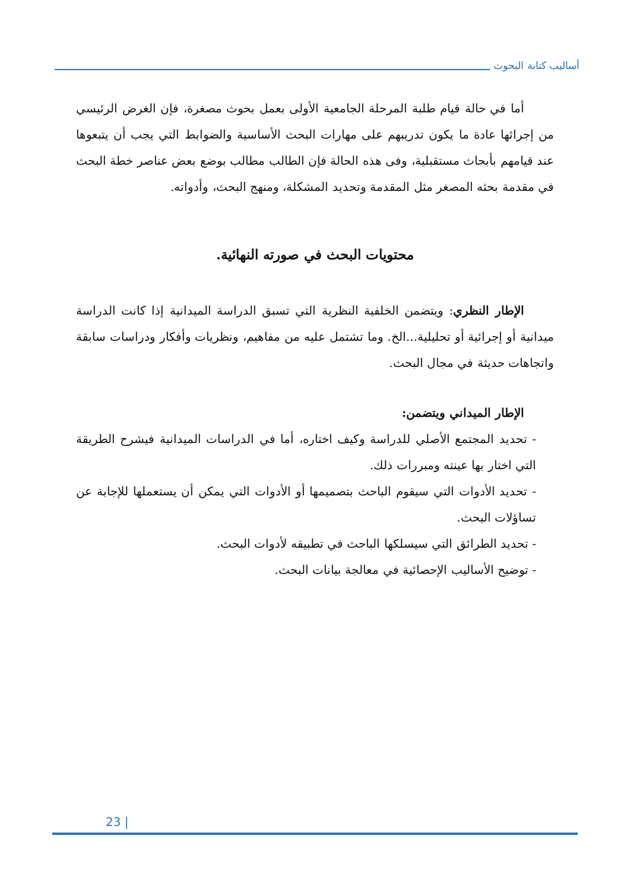أساليب كتابة البحوث
أما في حالة قيام طلبة المرحلة الجامعية الأولى بعمل بحوث مصغرة، فإن الغرض الرئيسي من إجرائها عادة ما يكون تدريبهم على مهارات البحث الأساسية والضوابط التي يجب أن يتبعوها عند قيامهم بأبحاث مستقبلية، وفى هذه الحالة فإن الطالب مطالب بوضع بعض عناصر خطة البحث في مقدمة بحثه المصغر مثل المقدمة وتحديد المشكلة، ومنهج البحث، وأدواته.
محتويات البحث في صورته النهائية.
الإطار النظري: ويتضمن الخلفية النظرية التي تسبق الدراسة الميدانية إذا كانت الدراسة ميدانية أو إجرائية أو تحليلية...الخ. وما تشتمل عليه من مفاهيم، ونظريات وأفكار ودراسات سابقة واتجاهات حديثة في مجال البحث.
الإطار الميداني ويتضمن:
- تحديد المجتمع الأصلي للدراسة وكيف اختاره، أما في الدراسات الميدانية فيشرح الطريقة التي اختار بها عينته ومبررات ذلك.
- تحديد الأدوات التي سيقوم الباحث بتصميمها أو الأدوات التي يمكن أن يستعملها للإجابة عن تساؤلات البحث.
- تحديد الطرائق التي سيسلكها الباحث في تطبيقه لأدوات البحث.
- توضيح الأساليب الإحصائية في معالجة بيانات البحث.
23 |